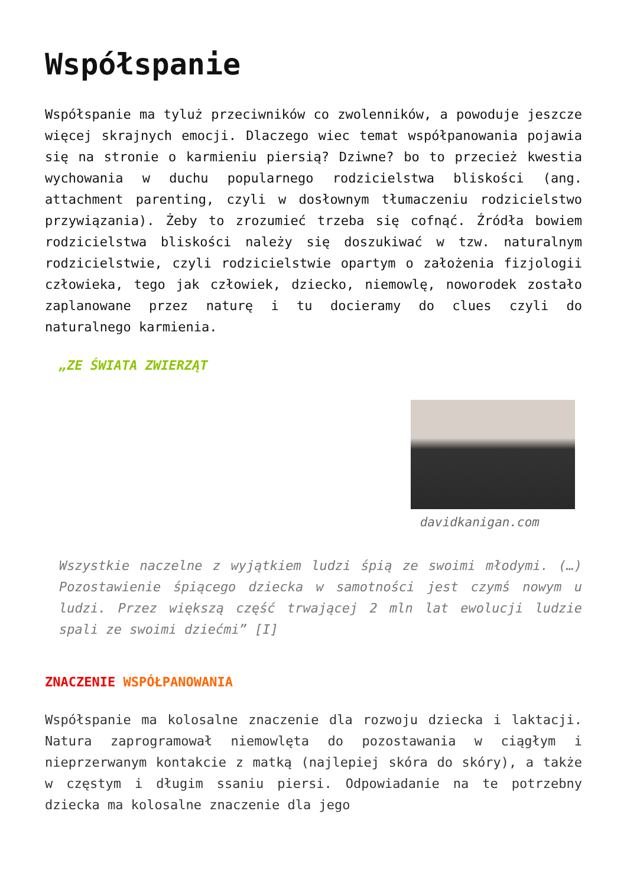Współspanie
Współspanie ma tyluż przeciwników co zwolenników, a powoduje jeszcze więcej skrajnych emocji. Dlaczego wiec temat współpanowania pojawia się na stronie o karmieniu piersią? Dziwne? bo to przecież kwestia wychowania w duchu popularnego rodzicielstwa bliskości (ang. attachment parenting, czyli w dosłownym tłumaczeniu rodzicielstwo przywiązania). Żeby to zrozumieć trzeba się cofnąć. Źródła bowiem rodzicielstwa bliskości należy się doszukiwać w tzw. naturalnym rodzicielstwie, czyli rodzicielstwie opartym o założenia fizjologii człowieka, tego jak człowiek, dziecko, niemowlę, noworodek zostało zaplanowane przez naturę i tu docieramy do clues czyli do naturalnego karmienia.
„ZE ŚWIATA ZWIERZĄT
davidkanigan.com
Wszystkie naczelne z wyjątkiem ludzi śpią ze swoimi młodymi. (…) Pozostawienie śpiącego dziecka w samotności jest czymś nowym u ludzi. Przez większą część trwającej 2 mln lat ewolucji ludzie spali ze swoimi dziećmi” [I]
ZNACZENIE WSPÓŁPANOWANIA
Współspanie ma kolosalne znaczenie dla rozwoju dziecka i laktacji. Natura zaprogramował niemowlęta do pozostawania w ciągłym i nieprzerwanym kontakcie z matką (najlepiej skóra do skóry), a także w częstym i długim ssaniu piersi. Odpowiadanie na te potrzebny dziecka ma kolosalne znaczenie dla jego